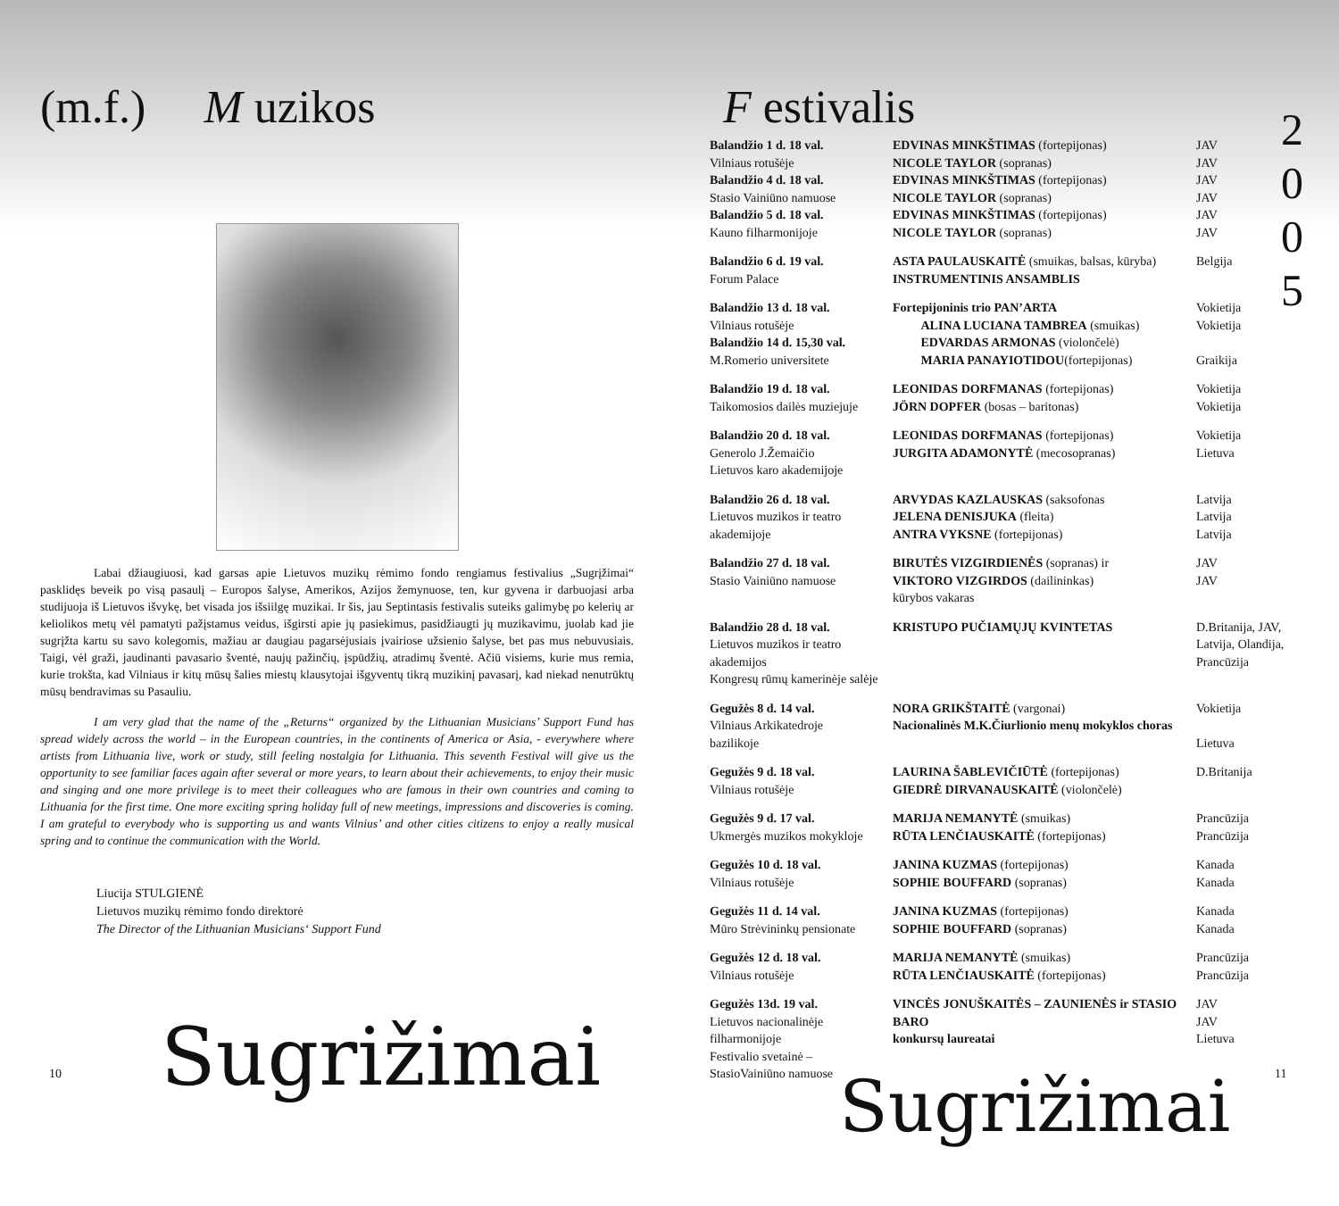(m.f.) M uzikos
Labai džiaugiuosi, kad garsas apie Lietuvos muzikų rėmimo fondo rengiamus festivalius „Sugrįžimai“ pasklidęs beveik po visą pasaulį – Europos šalyse, Amerikos, Azijos žemynuose, ten, kur gyvena ir darbuojasi arba studijuoja iš Lietuvos išvykę, bet visada jos išsiilgę muzikai. Ir šis, jau Septintasis festivalis suteiks galimybę po kelerių ar keliolikos metų vėl pamatyti pažįstamus veidus, išgirsti apie jų pasiekimus, pasidžiaugti jų muzikavimu, juolab kad jie sugrįžta kartu su savo kolegomis, mažiau ar daugiau pagarsėjusiais įvairiose užsienio šalyse, bet pas mus nebuvusiais. Taigi, vėl graži, jaudinanti pavasario šventė, naujų pažinčių, įspūdžių, atradimų šventė. Ačiū visiems, kurie mus remia, kurie trokšta, kad Vilniaus ir kitų mūsų šalies miestų klausytojai išgyventų tikrą muzikinį pavasarį, kad niekad nenutrūktų mūsų bendravimas su Pasauliu.
I am very glad that the name of the „Returns“ organized by the Lithuanian Musicians’ Support Fund has spread widely across the world – in the European countries, in the continents of America or Asia, - everywhere where artists from Lithuania live, work or study, still feeling nostalgia for Lithuania. This seventh Festival will give us the opportunity to see familiar faces again after several or more years, to learn about their achievements, to enjoy their music and singing and one more privilege is to meet their colleagues who are famous in their own countries and coming to Lithuania for the first time. One more exciting spring holiday full of new meetings, impressions and discoveries is coming. I am grateful to everybody who is supporting us and wants Vilnius’ and other cities citizens to enjoy a really musical spring and to continue the communication with the World.
Liucija STULGIENĖ
Lietuvos muzikų rėmimo fondo direktorė
The Director of the Lithuanian Musicians‘ Support Fund
Sugrižimai
10
F estivalis
| Balandžio 1 d. 18 val. Vilniaus rotušėje Balandžio 4 d. 18 val. Stasio Vainiūno namuose Balandžio 5 d. 18 val. Kauno filharmonijoje | EDVINAS MINKŠTIMAS (fortepijonas) NICOLE TAYLOR (sopranas) EDVINAS MINKŠTIMAS (fortepijonas) NICOLE TAYLOR (sopranas) EDVINAS MINKŠTIMAS (fortepijonas) NICOLE TAYLOR (sopranas) | JAV JAV JAV JAV JAV JAV |
| Balandžio 6 d. 19 val. Forum Palace | ASTA PAULAUSKAITĖ (smuikas, balsas, kūryba) INSTRUMENTINIS ANSAMBLIS | Belgija |
| Balandžio 13 d. 18 val. Vilniaus rotušėje Balandžio 14 d. 15,30 val. M.Romerio universitete | Fortepijoninis trio PAN’ARTA ALINA LUCIANA TAMBREA (smuikas) EDVARDAS ARMONAS (violončelė) MARIA PANAYIOTIDOU (fortepijonas) | Vokietija Vokietija Graikija |
| Balandžio 19 d. 18 val. Taikomosios dailės muziejuje | LEONIDAS DORFMANAS (fortepijonas) JÖRN DOPFER (bosas – baritonas) | Vokietija Vokietija |
| Balandžio 20 d. 18 val. Generolo J.Žemaičio Lietuvos karo akademijoje | LEONIDAS DORFMANAS (fortepijonas) JURGITA ADAMONYTĖ (mecosopranas) | Vokietija Lietuva |
| Balandžio 26 d. 18 val. Lietuvos muzikos ir teatro akademijoje | ARVYDAS KAZLAUSKAS (saksofonas JELENA DENISJUKA (fleita) ANTRA VYKSNE (fortepijonas) | Latvija Latvija Latvija |
| Balandžio 27 d. 18 val. Stasio Vainiūno namuose | BIRUTĖS VIZGIRDIENĖS (sopranas) ir VIKTORO VIZGIRDOS (dailininkas) kūrybos vakaras | JAV JAV |
| Balandžio 28 d. 18 val. Lietuvos muzikos ir teatro akademijos Kongresų rūmų kamerinėje salėje | KRISTUPO PUČIAMŲJŲ KVINTETAS | D.Britanija, JAV, Latvija, Olandija, Prancūzija |
| Gegužės 8 d. 14 val. Vilniaus Arkikatedroje bazilikoje | NORA GRIKŠTAITĖ (vargonai) Nacionalinės M.K.Čiurlionio menų mokyklos choras | Vokietija Lietuva |
| Gegužės 9 d. 18 val. Vilniaus rotušėje | LAURINA ŠABLEVIČIŪTĖ (fortepijonas) GIEDRĖ DIRVANAUSKAITĖ (violončelė) | D.Britanija |
| Gegužės 9 d. 17 val. Ukmergės muzikos mokykloje | MARIJA NEMANYTĖ (smuikas) RŪTA LENČIAUSKAITĖ (fortepijonas) | Prancūzija Prancūzija |
| Gegužės 10 d. 18 val. Vilniaus rotušėje | JANINA KUZMAS (fortepijonas) SOPHIE BOUFFARD (sopranas) | Kanada Kanada |
| Gegužės 11 d. 14 val. Mūro Strėvininkų pensionate | JANINA KUZMAS (fortepijonas) SOPHIE BOUFFARD (sopranas) | Kanada Kanada |
| Gegužės 12 d. 18 val. Vilniaus rotušėje | MARIJA NEMANYTĖ (smuikas) RŪTA LENČIAUSKAITĖ (fortepijonas) | Prancūzija Prancūzija |
| Gegužės 13d. 19 val. Lietuvos nacionalinėje filharmonijoje Festivalio svetainė – StasioVainiūno namuose | VINCĖS JONUŠKAITĖS – ZAUNIENĖS ir STASIO BARO konkursų laureatai | JAV JAV Lietuva |
Sugrižimai
2
0
0
5
11